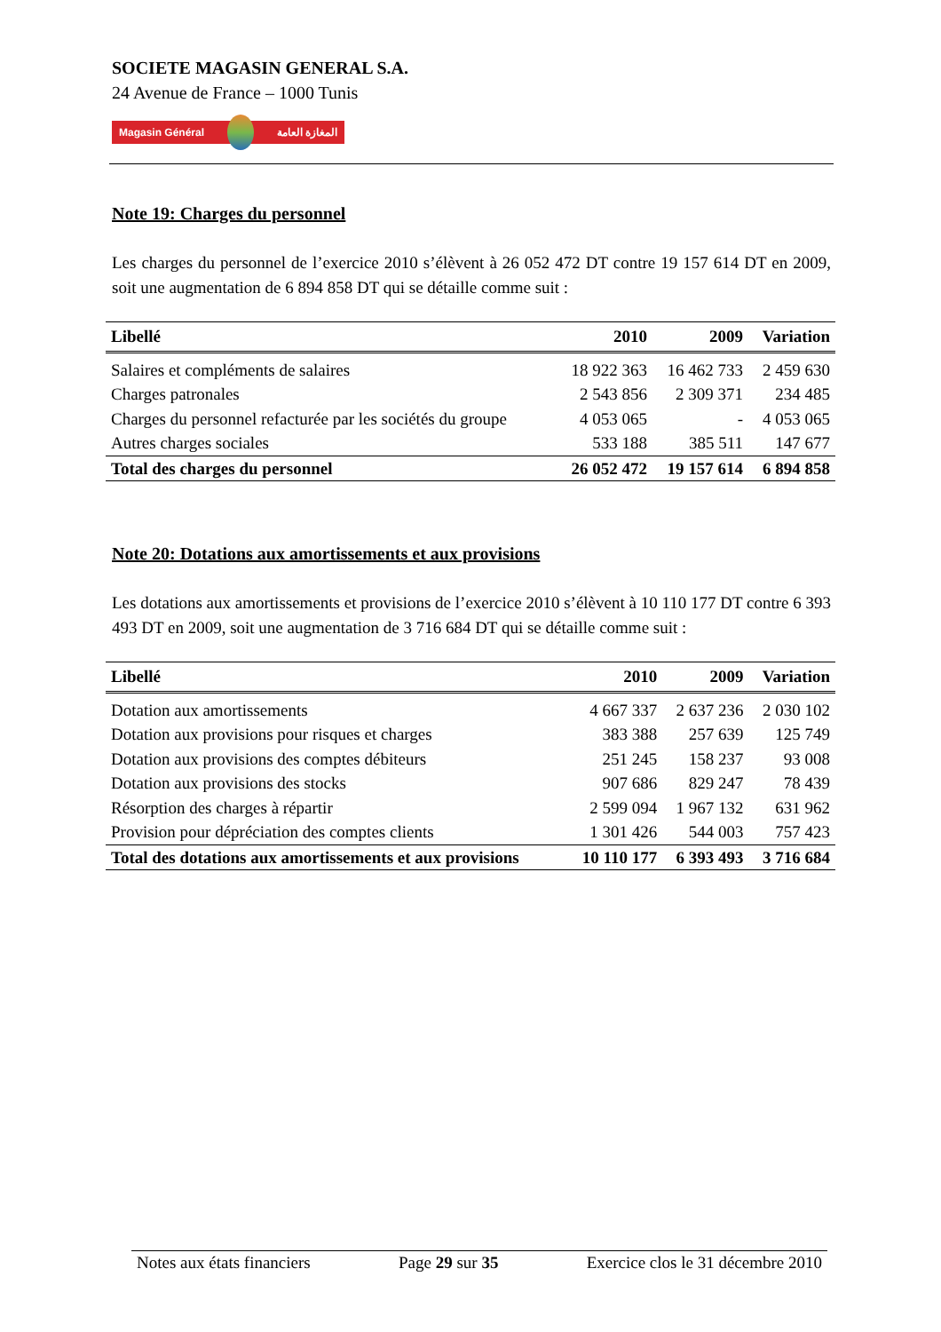SOCIETE MAGASIN GENERAL S.A.
24 Avenue de France – 1000 Tunis
Magasin Général المغازة العامة
Note 19: Charges du personnel
Les charges du personnel de l’exercice 2010 s’élèvent à 26 052 472 DT contre 19 157 614 DT en 2009, soit une augmentation de 6 894 858 DT qui se détaille comme suit :
| Libellé | 2010 | 2009 | Variation |
| --- | --- | --- | --- |
| Salaires et compléments de salaires | 18 922 363 | 16 462 733 | 2 459 630 |
| Charges patronales | 2 543 856 | 2 309 371 | 234 485 |
| Charges du personnel refacturée par les sociétés du groupe | 4 053 065 | - | 4 053 065 |
| Autres charges sociales | 533 188 | 385 511 | 147 677 |
| Total des charges du personnel | 26 052 472 | 19 157 614 | 6 894 858 |
Note 20: Dotations aux amortissements et aux provisions
Les dotations aux amortissements et provisions de l’exercice 2010 s’élèvent à 10 110 177 DT contre 6 393 493 DT en 2009, soit une augmentation de 3 716 684 DT qui se détaille comme suit :
| Libellé | 2010 | 2009 | Variation |
| --- | --- | --- | --- |
| Dotation aux amortissements | 4 667 337 | 2 637 236 | 2 030 102 |
| Dotation aux provisions pour risques et charges | 383 388 | 257 639 | 125 749 |
| Dotation aux provisions des comptes débiteurs | 251 245 | 158 237 | 93 008 |
| Dotation aux provisions des stocks | 907 686 | 829 247 | 78 439 |
| Résorption des charges à répartir | 2 599 094 | 1 967 132 | 631 962 |
| Provision pour dépréciation des comptes clients | 1 301 426 | 544 003 | 757 423 |
| Total des dotations aux amortissements et aux provisions | 10 110 177 | 6 393 493 | 3 716 684 |
Notes aux états financiers Page 29 sur 35 Exercice clos le 31 décembre 2010